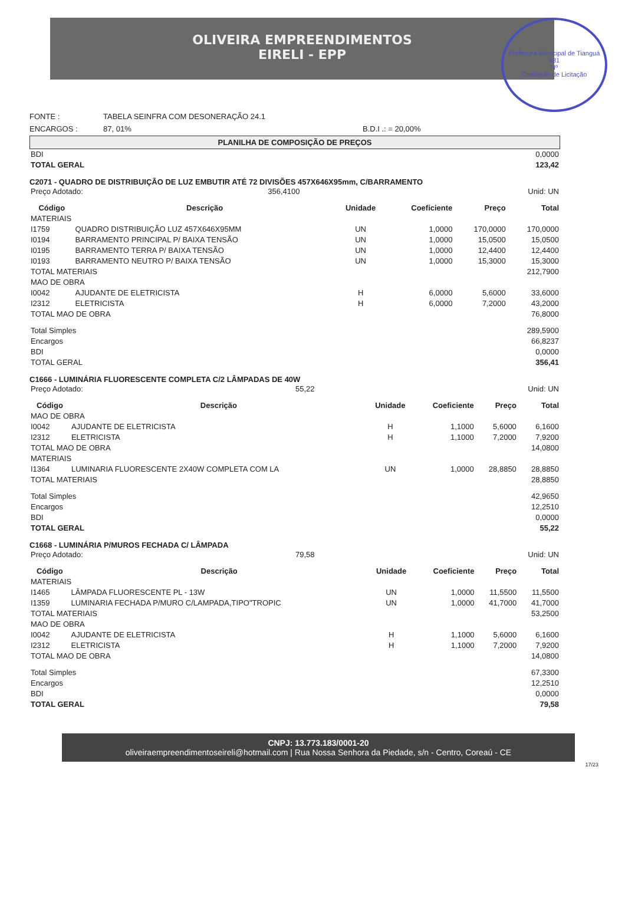Prefeitura Municipal de Tianguá
481
Nº
Comissão de Licitação
OLIVEIRA EMPREENDIMENTOS
EIRELI - EPP
FONTE : TABELA SEINFRA COM DESONERAÇÃO 24.1
ENCARGOS : 87, 01% B.D.I .: = 20,00%
PLANILHA DE COMPOSIÇÃO DE PREÇOS
| BDI | 0,0000 |
| TOTAL GERAL | 123,42 |
C2071 - QUADRO DE DISTRIBUIÇÃO DE LUZ EMBUTIR ATÉ 72 DIVISÕES 457X646X95mm, C/BARRAMENTO
| Preço Adotado: | 356,4100 | Unid: UN |
| Código | Descrição | Unidade | Coeficiente | Preço | Total |
| --- | --- | --- | --- | --- | --- |
| MATERIAIS | | | | | |
| I1759 | QUADRO DISTRIBUIÇÃO LUZ 457X646X95MM | UN | 1,0000 | 170,0000 | 170,0000 |
| I0194 | BARRAMENTO PRINCIPAL P/ BAIXA TENSÃO | UN | 1,0000 | 15,0500 | 15,0500 |
| I0195 | BARRAMENTO TERRA P/ BAIXA TENSÃO | UN | 1,0000 | 12,4400 | 12,4400 |
| I0193 | BARRAMENTO NEUTRO P/ BAIXA TENSÃO | UN | 1,0000 | 15,3000 | 15,3000 |
| TOTAL MATERIAIS | | | | | 212,7900 |
| MAO DE OBRA | | | | | |
| I0042 | AJUDANTE DE ELETRICISTA | H | 6,0000 | 5,6000 | 33,6000 |
| I2312 | ELETRICISTA | H | 6,0000 | 7,2000 | 43,2000 |
| TOTAL MAO DE OBRA | | | | | 76,8000 |
| Total Simples | 289,5900 |
| Encargos | 66,8237 |
| BDI | 0,0000 |
| TOTAL GERAL | 356,41 |
C1666 - LUMINÁRIA FLUORESCENTE COMPLETA C/2 LÂMPADAS DE 40W
| Preço Adotado: | 55,22 | Unid: UN |
| Código | Descrição | Unidade | Coeficiente | Preço | Total |
| --- | --- | --- | --- | --- | --- |
| MAO DE OBRA | | | | | |
| I0042 | AJUDANTE DE ELETRICISTA | H | 1,1000 | 5,6000 | 6,1600 |
| I2312 | ELETRICISTA | H | 1,1000 | 7,2000 | 7,9200 |
| TOTAL MAO DE OBRA | | | | | 14,0800 |
| MATERIAIS | | | | | |
| I1364 | LUMINARIA FLUORESCENTE 2X40W COMPLETA COM LA | UN | 1,0000 | 28,8850 | 28,8850 |
| TOTAL MATERIAIS | | | | | 28,8850 |
| Total Simples | 42,9650 |
| Encargos | 12,2510 |
| BDI | 0,0000 |
| TOTAL GERAL | 55,22 |
C1668 - LUMINÁRIA P/MUROS FECHADA C/ LÂMPADA
| Preço Adotado: | 79,58 | Unid: UN |
| Código | Descrição | Unidade | Coeficiente | Preço | Total |
| --- | --- | --- | --- | --- | --- |
| MATERIAIS | | | | | |
| I1465 | LÂMPADA FLUORESCENTE PL - 13W | UN | 1,0000 | 11,5500 | 11,5500 |
| I1359 | LUMINARIA FECHADA P/MURO C/LAMPADA,TIPO"TROPIC | UN | 1,0000 | 41,7000 | 41,7000 |
| TOTAL MATERIAIS | | | | | 53,2500 |
| MAO DE OBRA | | | | | |
| I0042 | AJUDANTE DE ELETRICISTA | H | 1,1000 | 5,6000 | 6,1600 |
| I2312 | ELETRICISTA | H | 1,1000 | 7,2000 | 7,9200 |
| TOTAL MAO DE OBRA | | | | | 14,0800 |
| Total Simples | 67,3300 |
| Encargos | 12,2510 |
| BDI | 0,0000 |
| TOTAL GERAL | 79,58 |
CNPJ: 13.773.183/0001-20
oliveiraempreendimentoseireli@hotmail.com | Rua Nossa Senhora da Piedade, s/n - Centro, Coreaú - CE
17/23